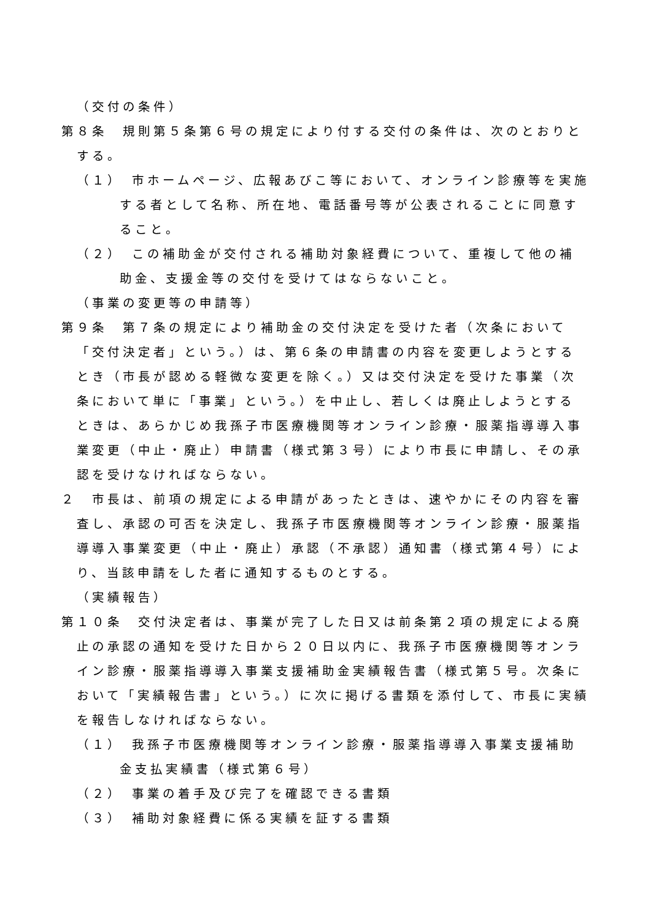（交付の条件）
第８条　規則第５条第６号の規定により付する交付の条件は、次のとおりとする。
（１）　市ホームページ、広報あびこ等において、オンライン診療等を実施する者として名称、所在地、電話番号等が公表されることに同意すること。
（２）　この補助金が交付される補助対象経費について、重複して他の補助金、支援金等の交付を受けてはならないこと。
（事業の変更等の申請等）
第９条　第７条の規定により補助金の交付決定を受けた者（次条において「交付決定者」という。）は、第６条の申請書の内容を変更しようとするとき（市長が認める軽微な変更を除く。）又は交付決定を受けた事業（次条において単に「事業」という。）を中止し、若しくは廃止しようとするときは、あらかじめ我孫子市医療機関等オンライン診療・服薬指導導入事業変更（中止・廃止）申請書（様式第３号）により市長に申請し、その承認を受けなければならない。
２　市長は、前項の規定による申請があったときは、速やかにその内容を審査し、承認の可否を決定し、我孫子市医療機関等オンライン診療・服薬指導導入事業変更（中止・廃止）承認（不承認）通知書（様式第４号）により、当該申請をした者に通知するものとする。
（実績報告）
第１０条　交付決定者は、事業が完了した日又は前条第２項の規定による廃止の承認の通知を受けた日から２０日以内に、我孫子市医療機関等オンライン診療・服薬指導導入事業支援補助金実績報告書（様式第５号。次条において「実績報告書」という。）に次に掲げる書類を添付して、市長に実績を報告しなければならない。
（１）　我孫子市医療機関等オンライン診療・服薬指導導入事業支援補助金支払実績書（様式第６号）
（２）　事業の着手及び完了を確認できる書類
（３）　補助対象経費に係る実績を証する書類